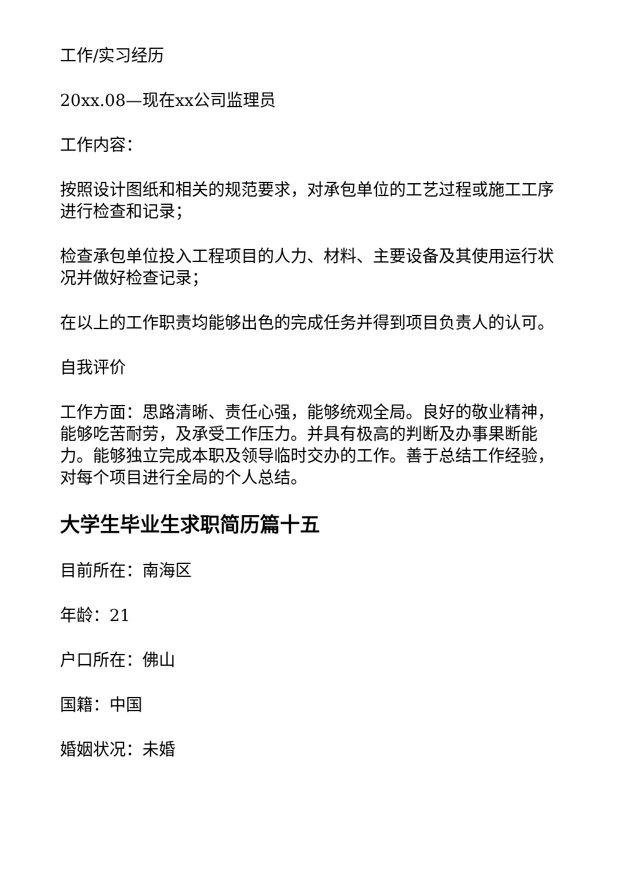工作/实习经历
20xx.08—现在xx公司监理员
工作内容：
按照设计图纸和相关的规范要求，对承包单位的工艺过程或施工工序进行检查和记录；
检查承包单位投入工程项目的人力、材料、主要设备及其使用运行状况并做好检查记录；
在以上的工作职责均能够出色的完成任务并得到项目负责人的认可。
自我评价
工作方面：思路清晰、责任心强，能够统观全局。良好的敬业精神，能够吃苦耐劳，及承受工作压力。并具有极高的判断及办事果断能力。能够独立完成本职及领导临时交办的工作。善于总结工作经验，对每个项目进行全局的个人总结。
大学生毕业生求职简历篇十五
目前所在：南海区
年龄：21
户口所在：佛山
国籍：中国
婚姻状况：未婚